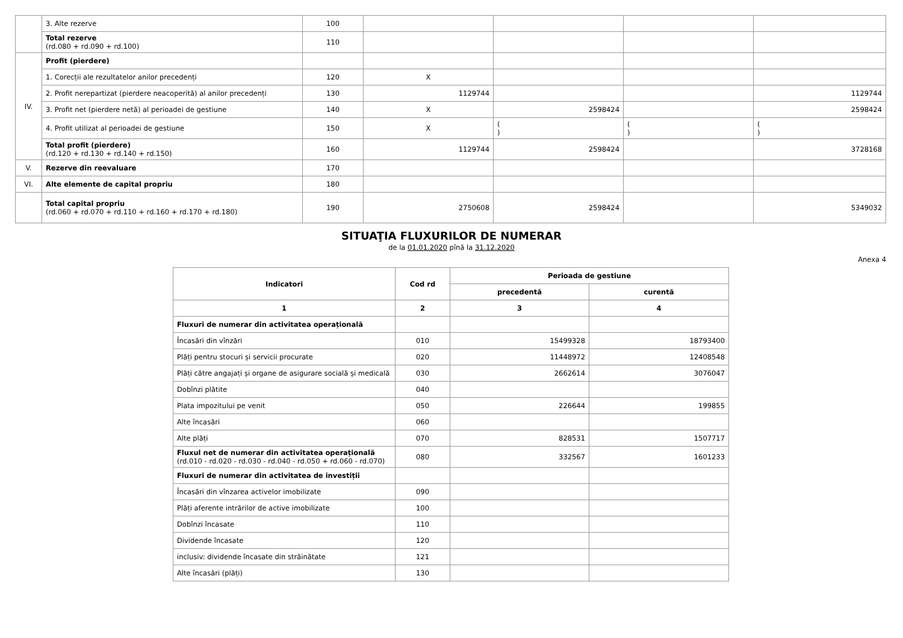| | 3. Alte rezerve | 100 | | | | |
| | Total rezerve (rd.080 + rd.090 + rd.100) | 110 | | | | |
| IV. | Profit (pierdere) | | | | | |
| | 1. Corecții ale rezultatelor anilor precedenți | 120 | X | | | |
| | 2. Profit nerepartizat (pierdere neacoperită) al anilor precedenți | 130 | 1129744 | | | 1129744 |
| | 3. Profit net (pierdere netă) al perioadei de gestiune | 140 | X | 2598424 | | 2598424 |
| | 4. Profit utilizat al perioadei de gestiune | 150 | X | ( ) | ( ) | ( ) |
| | Total profit (pierdere) (rd.120 + rd.130 + rd.140 + rd.150) | 160 | 1129744 | 2598424 | | 3728168 |
| V. | Rezerve din reevaluare | 170 | | | | |
| VI. | Alte elemente de capital propriu | 180 | | | | |
| | Total capital propriu (rd.060 + rd.070 + rd.110 + rd.160 + rd.170 + rd.180) | 190 | 2750608 | 2598424 | | 5349032 |
SITUAŢIA FLUXURILOR DE NUMERAR
de la 01.01.2020 pînă la 31.12.2020
Anexa 4
| Indicatori | Cod rd | Perioada de gestiune | |
| --- | --- | --- | --- |
| | | precedentă | curentă |
| 1 | 2 | 3 | 4 |
| Fluxuri de numerar din activitatea operațională | | | |
| Încasări din vînzări | 010 | 15499328 | 18793400 |
| Plăți pentru stocuri și servicii procurate | 020 | 11448972 | 12408548 |
| Plăți către angajați și organe de asigurare socială și medicală | 030 | 2662614 | 3076047 |
| Dobînzi plătite | 040 | | |
| Plata impozitului pe venit | 050 | 226644 | 199855 |
| Alte încasări | 060 | | |
| Alte plăți | 070 | 828531 | 1507717 |
| Fluxul net de numerar din activitatea operațională (rd.010 - rd.020 - rd.030 - rd.040 - rd.050 + rd.060 - rd.070) | 080 | 332567 | 1601233 |
| Fluxuri de numerar din activitatea de investiții | | | |
| Încasări din vînzarea activelor imobilizate | 090 | | |
| Plăți aferente intrărilor de active imobilizate | 100 | | |
| Dobînzi încasate | 110 | | |
| Dividende încasate | 120 | | |
| inclusiv: dividende încasate din străinătate | 121 | | |
| Alte încasări (plăți) | 130 | | |